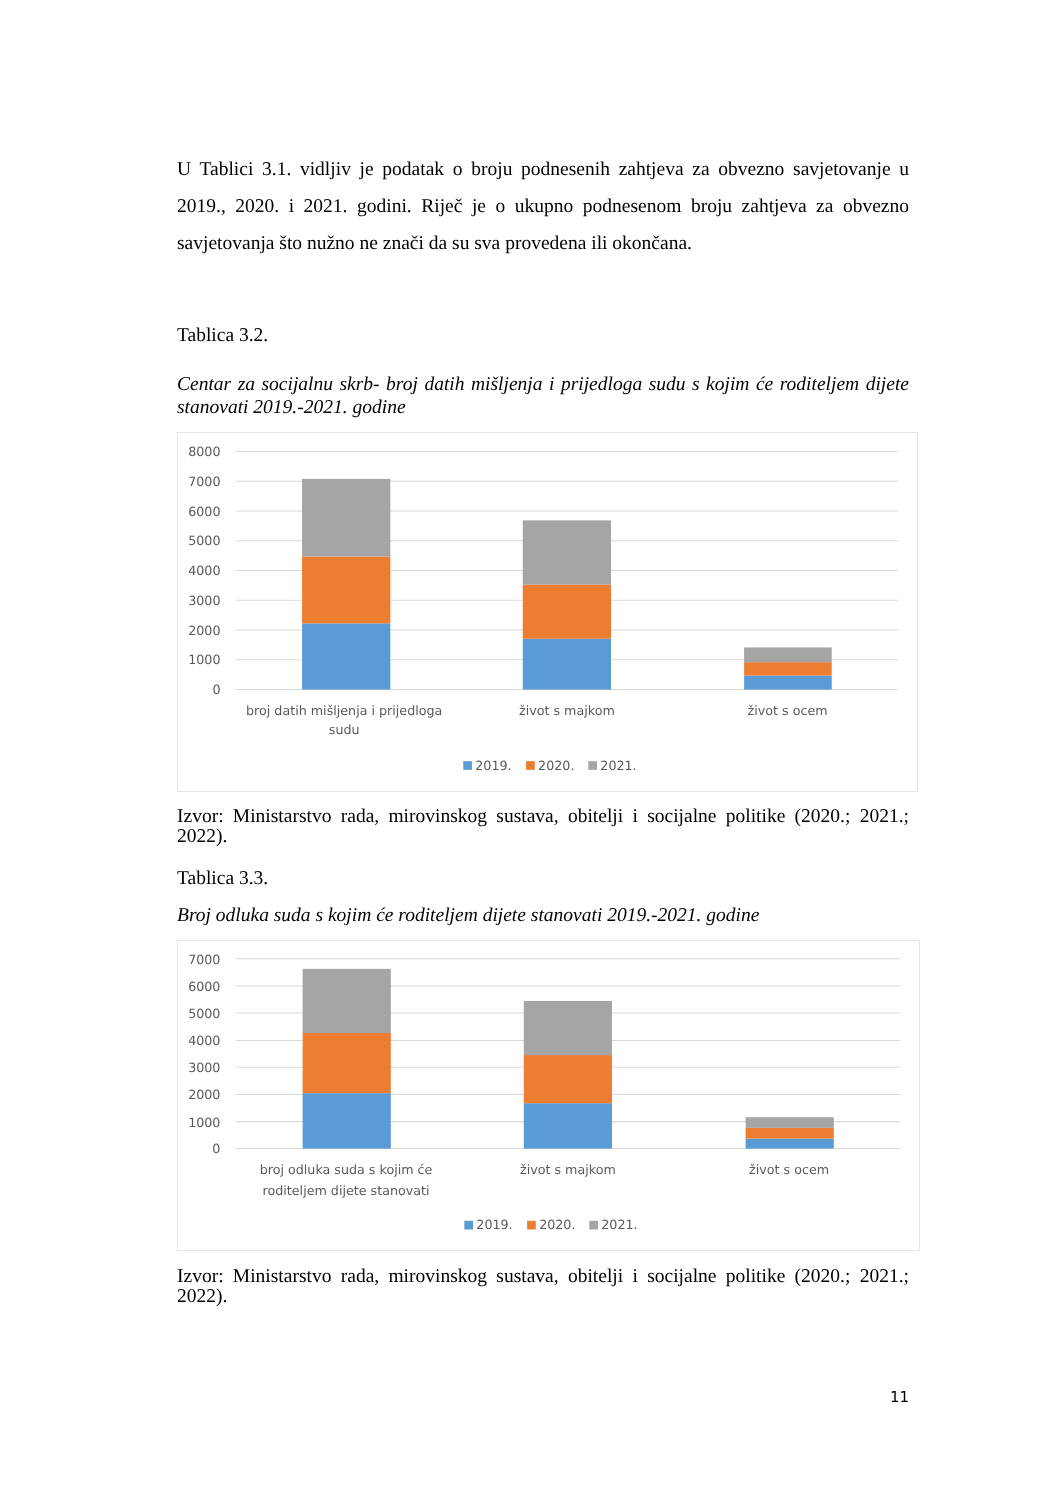U Tablici 3.1. vidljiv je podatak o broju podnesenih zahtjeva za obvezno savjetovanje u 2019., 2020. i 2021. godini. Riječ je o ukupno podnesenom broju zahtjeva za obvezno savjetovanja što nužno ne znači da su sva provedena ili okončana.
Tablica 3.2.
Centar za socijalnu skrb- broj datih mišljenja i prijedloga sudu s kojim će roditeljem dijete stanovati 2019.-2021. godine
8000
7000
6000
5000
4000
3000
2000
1000
0
broj datih mišljenja i prijedloga
sudu
život s majkom
život s ocem
2019.
2020.
2021.
Izvor: Ministarstvo rada, mirovinskog sustava, obitelji i socijalne politike (2020.; 2021.; 2022).
Tablica 3.3.
Broj odluka suda s kojim će roditeljem dijete stanovati 2019.-2021. godine
7000
6000
5000
4000
3000
2000
1000
0
broj odluka suda s kojim će
roditeljem dijete stanovati
život s majkom
život s ocem
2019.
2020.
2021.
Izvor: Ministarstvo rada, mirovinskog sustava, obitelji i socijalne politike (2020.; 2021.; 2022).
11